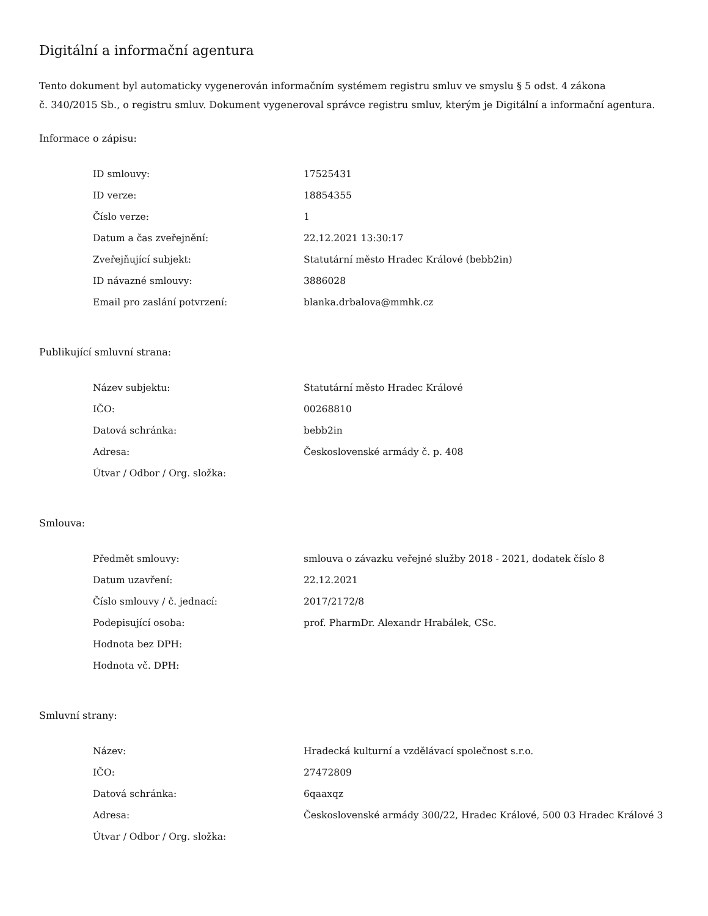Digitální a informační agentura
Tento dokument byl automaticky vygenerován informačním systémem registru smluv ve smyslu § 5 odst. 4 zákona
č. 340/2015 Sb., o registru smluv. Dokument vygeneroval správce registru smluv, kterým je Digitální a informační agentura.
Informace o zápisu:
| ID smlouvy: | 17525431 |
| ID verze: | 18854355 |
| Číslo verze: | 1 |
| Datum a čas zveřejnění: | 22.12.2021 13:30:17 |
| Zveřejňující subjekt: | Statutární město Hradec Králové (bebb2in) |
| ID návazné smlouvy: | 3886028 |
| Email pro zaslání potvrzení: | blanka.drbalova@mmhk.cz |
Publikující smluvní strana:
| Název subjektu: | Statutární město Hradec Králové |
| IČO: | 00268810 |
| Datová schránka: | bebb2in |
| Adresa: | Československé armády č. p. 408 |
| Útvar / Odbor / Org. složka: | |
Smlouva:
| Předmět smlouvy: | smlouva o závazku veřejné služby 2018 - 2021, dodatek číslo 8 |
| Datum uzavření: | 22.12.2021 |
| Číslo smlouvy / č. jednací: | 2017/2172/8 |
| Podepisující osoba: | prof. PharmDr. Alexandr Hrabálek, CSc. |
| Hodnota bez DPH: | |
| Hodnota vč. DPH: | |
Smluvní strany:
| Název: | Hradecká kulturní a vzdělávací společnost s.r.o. |
| IČO: | 27472809 |
| Datová schránka: | 6qaaxqz |
| Adresa: | Československé armády 300/22, Hradec Králové, 500 03 Hradec Králové 3 |
| Útvar / Odbor / Org. složka: | |